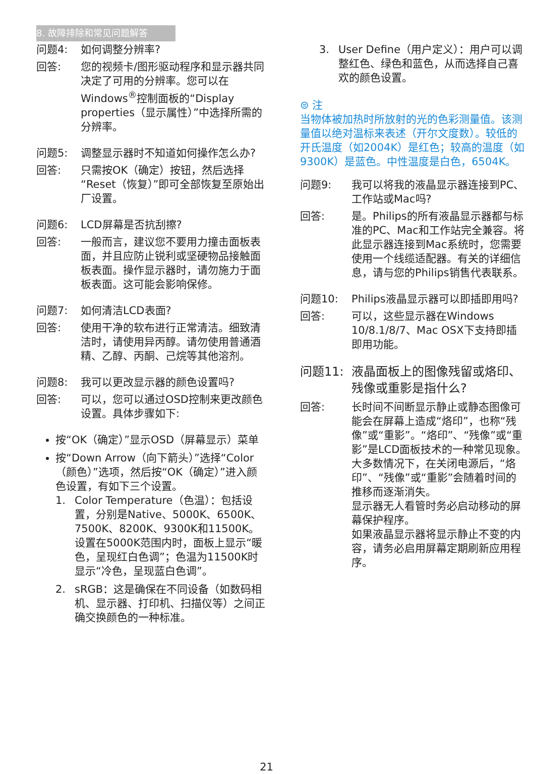8. 故障排除和常见问题解答
问题4: 如何调整分辨率?
回答: 您的视频卡/图形驱动程序和显示器共同决定了可用的分辨率。您可以在Windows<sup>®</sup>控制面板的“Display properties（显示属性）”中选择所需的分辨率。
问题5: 调整显示器时不知道如何操作怎么办?
回答: 只需按OK（确定）按钮，然后选择“Reset（恢复）”即可全部恢复至原始出厂设置。
问题6: LCD屏幕是否抗刮擦?
回答: 一般而言，建议您不要用力撞击面板表面，并且应防止锐利或坚硬物品接触面板表面。操作显示器时，请勿施力于面板表面。这可能会影响保修。
问题7: 如何清洁LCD表面?
回答: 使用干净的软布进行正常清洁。细致清洁时，请使用异丙醇。请勿使用普通酒精、乙醇、丙酮、己烷等其他溶剂。
问题8: 我可以更改显示器的颜色设置吗?
回答: 可以，您可以通过OSD控制来更改颜色设置。具体步骤如下:
按“OK（确定）”显示OSD（屏幕显示）菜单
按“Down Arrow（向下箭头）”选择“Color（颜色）”选项，然后按“OK（确定）”进入颜色设置，有如下三个设置。
1. Color Temperature（色温）：包括设置，分别是Native、5000K、6500K、7500K、8200K、9300K和11500K。设置在5000K范围内时，面板上显示“暖色，呈现红白色调”；色温为11500K时显示“冷色，呈现蓝白色调”。
2. sRGB：这是确保在不同设备（如数码相机、显示器、打印机、扫描仪等）之间正确交换颜色的一种标准。
3. User Define（用户定义）：用户可以调整红色、绿色和蓝色，从而选择自己喜欢的颜色设置。
⊜ 注
当物体被加热时所放射的光的色彩测量值。该测量值以绝对温标来表述（开尔文度数）。较低的开氏温度（如2004K）是红色；较高的温度（如9300K）是蓝色。中性温度是白色，6504K。
问题9: 我可以将我的液晶显示器连接到PC、工作站或Mac吗?
回答: 是。Philips的所有液晶显示器都与标准的PC、Mac和工作站完全兼容。将此显示器连接到Mac系统时，您需要使用一个线缆适配器。有关的详细信息，请与您的Philips销售代表联系。
问题10: Philips液晶显示器可以即插即用吗?
回答: 可以，这些显示器在Windows 10/8.1/8/7、Mac OSX下支持即插即用功能。
问题11: 液晶面板上的图像残留或烙印、残像或重影是指什么?
回答: 长时间不间断显示静止或静态图像可能会在屏幕上造成“烙印”，也称“残像”或“重影”。“烙印”、“残像”或“重影”是LCD面板技术的一种常见现象。大多数情况下，在关闭电源后，“烙印”、“残像”或“重影”会随着时间的推移而逐渐消失。
显示器无人看管时务必启动移动的屏幕保护程序。
如果液晶显示器将显示静止不变的内容，请务必启用屏幕定期刷新应用程序。
21